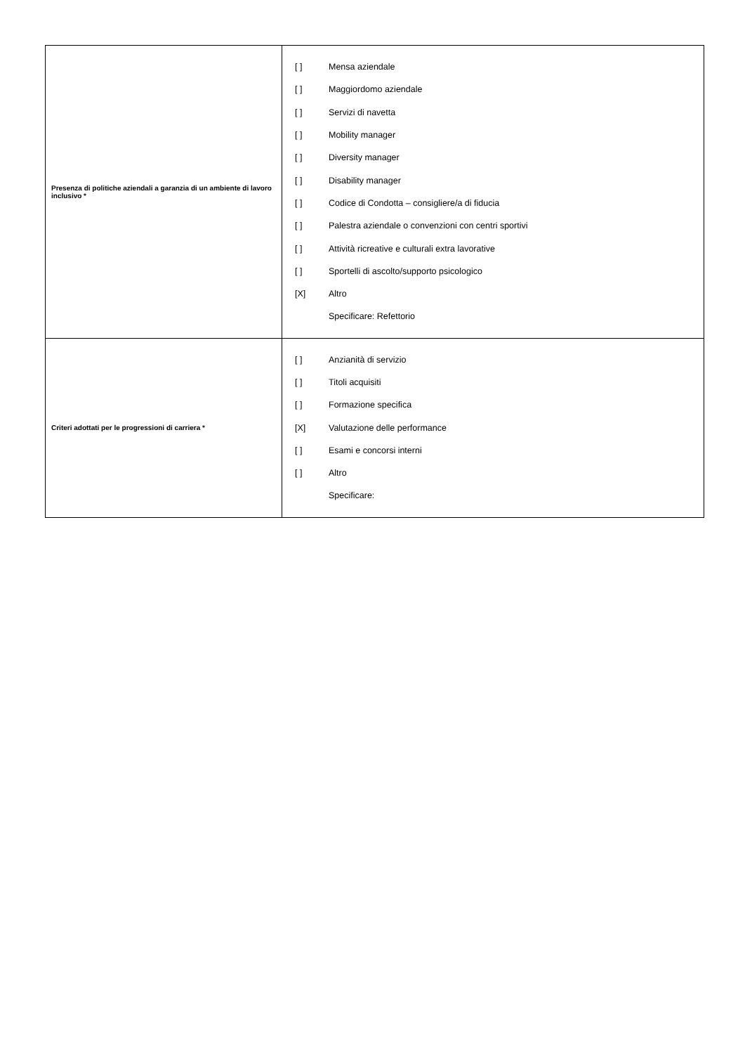| Presenza di politiche aziendali a garanzia di un ambiente di lavoro inclusivo * | [ ] Mensa aziendale [ ] Maggiordomo aziendale [ ] Servizi di navetta [ ] Mobility manager [ ] Diversity manager [ ] Disability manager [ ] Codice di Condotta – consigliere/a di fiducia [ ] Palestra aziendale o convenzioni con centri sportivi [ ] Attività ricreative e culturali extra lavorative [ ] Sportelli di ascolto/supporto psicologico [X] Altro Specificare: Refettorio |
| Criteri adottati per le progressioni di carriera * | [ ] Anzianità di servizio [ ] Titoli acquisiti [ ] Formazione specifica [X] Valutazione delle performance [ ] Esami e concorsi interni [ ] Altro Specificare: |